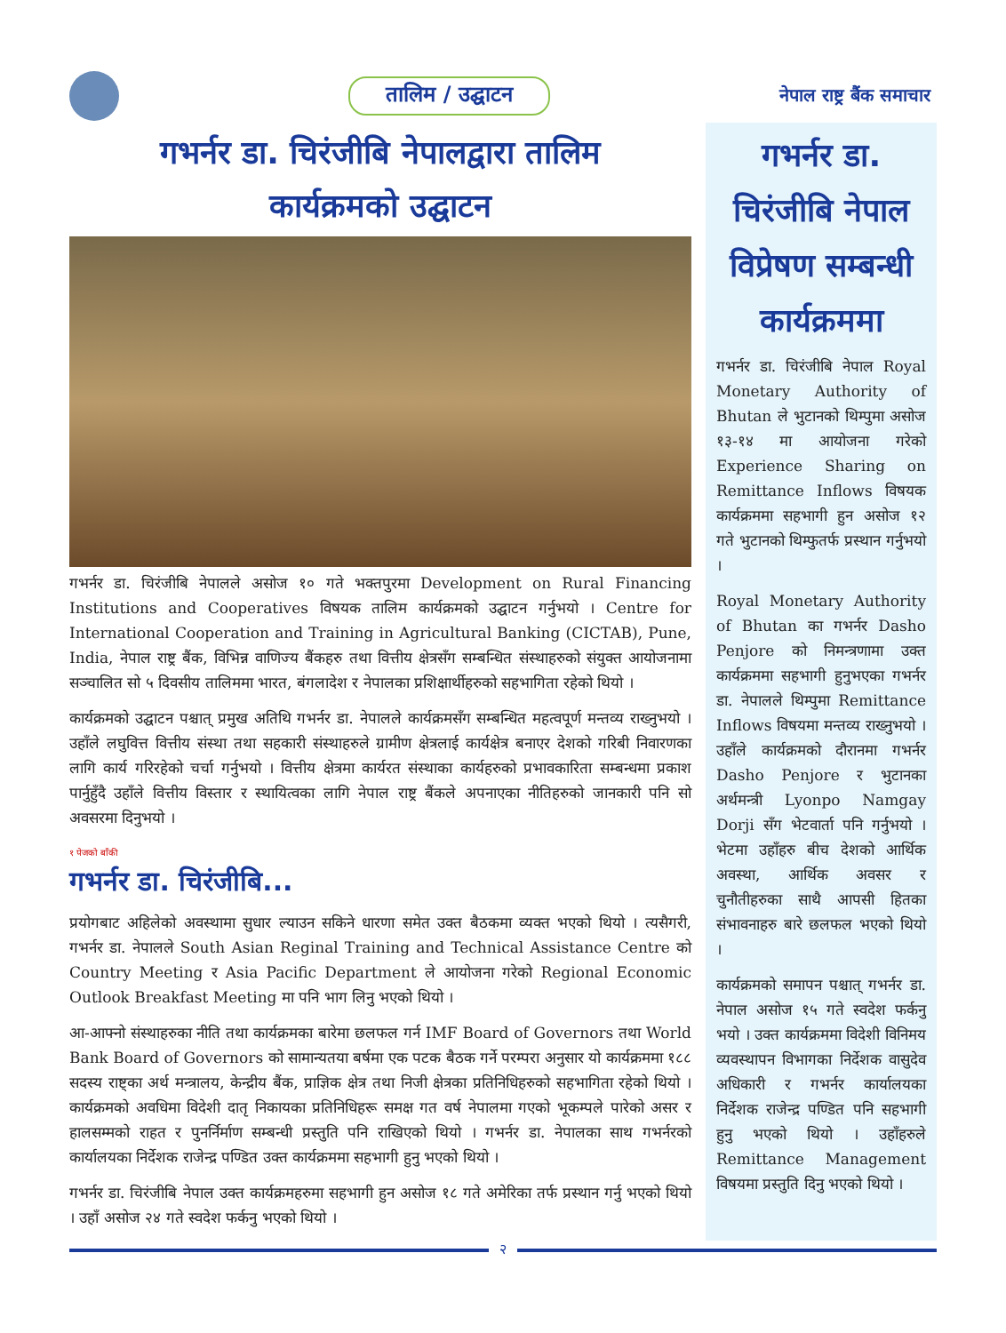तालिम / उद्घाटन
नेपाल राष्ट्र बैंक समाचार
गभर्नर डा. चिरंजीबि नेपालद्वारा तालिम
कार्यक्रमको उद्घाटन
गभर्नर डा. चिरंजीबि नेपालले असोज १० गते भक्तपुरमा Development on Rural Financing Institutions and Cooperatives विषयक तालिम कार्यक्रमको उद्घाटन गर्नुभयो । Centre for International Cooperation and Training in Agricultural Banking (CICTAB), Pune, India, नेपाल राष्ट्र बैंक, विभिन्न वाणिज्य बैंकहरु तथा वित्तीय क्षेत्रसँग सम्बन्धित संस्थाहरुको संयुक्त आयोजनामा सञ्चालित सो ५ दिवसीय तालिममा भारत, बंगलादेश र नेपालका प्रशिक्षार्थीहरुको सहभागिता रहेको थियो ।
कार्यक्रमको उद्घाटन पश्चात् प्रमुख अतिथि गभर्नर डा. नेपालले कार्यक्रमसँग सम्बन्धित महत्वपूर्ण मन्तव्य राख्नुभयो । उहाँले लघुवित्त वित्तीय संस्था तथा सहकारी संस्थाहरुले ग्रामीण क्षेत्रलाई कार्यक्षेत्र बनाएर देशको गरिबी निवारणका लागि कार्य गरिरहेको चर्चा गर्नुभयो । वित्तीय क्षेत्रमा कार्यरत संस्थाका कार्यहरुको प्रभावकारिता सम्बन्धमा प्रकाश पार्नुहुँदै उहाँले वित्तीय विस्तार र स्थायित्वका लागि नेपाल राष्ट्र बैंकले अपनाएका नीतिहरुको जानकारी पनि सो अवसरमा दिनुभयो ।
१ पेजको बाँकी
गभर्नर डा. चिरंजीबि...
प्रयोगबाट अहिलेको अवस्थामा सुधार ल्याउन सकिने धारणा समेत उक्त बैठकमा व्यक्त भएको थियो । त्यसैगरी, गभर्नर डा. नेपालले South Asian Reginal Training and Technical Assistance Centre को Country Meeting र Asia Pacific Department ले आयोजना गरेको Regional Economic Outlook Breakfast Meeting मा पनि भाग लिनु भएको थियो ।
आ-आफ्नो संस्थाहरुका नीति तथा कार्यक्रमका बारेमा छलफल गर्न IMF Board of Governors तथा World Bank Board of Governors को सामान्यतया बर्षमा एक पटक बैठक गर्ने परम्परा अनुसार यो कार्यक्रममा १८८ सदस्य राष्ट्का अर्थ मन्त्रालय, केन्द्रीय बैंक, प्राज्ञिक क्षेत्र तथा निजी क्षेत्रका प्रतिनिधिहरुको सहभागिता रहेको थियो । कार्यक्रमको अवधिमा विदेशी दातृ निकायका प्रतिनिधिहरू समक्ष गत वर्ष नेपालमा गएको भूकम्पले पारेको असर र हालसम्मको राहत र पुनर्निर्माण सम्बन्धी प्रस्तुति पनि राखिएको थियो । गभर्नर डा. नेपालका साथ गभर्नरको कार्यालयका निर्देशक राजेन्द्र पण्डित उक्त कार्यक्रममा सहभागी हुनु भएको थियो ।
गभर्नर डा. चिरंजीबि नेपाल उक्त कार्यक्रमहरुमा सहभागी हुन असोज १८ गते अमेरिका तर्फ प्रस्थान गर्नु भएको थियो । उहाँ असोज २४ गते स्वदेश फर्कनु भएको थियो ।
गभर्नर डा. चिरंजीबि नेपाल विप्रेषण सम्बन्धी कार्यक्रममा
गभर्नर डा. चिरंजीबि नेपाल Royal Monetary Authority of Bhutan ले भुटानको थिम्पुमा असोज १३-१४ मा आयोजना गरेको Experience Sharing on Remittance Inflows विषयक कार्यक्रममा सहभागी हुन असोज १२ गते भुटानको थिम्फुतर्फ प्रस्थान गर्नुभयो ।
Royal Monetary Authority of Bhutan का गभर्नर Dasho Penjore को निमन्त्रणामा उक्त कार्यक्रममा सहभागी हुनुभएका गभर्नर डा. नेपालले थिम्पुमा Remittance Inflows विषयमा मन्तव्य राख्नुभयो । उहाँले कार्यक्रमको दौरानमा गभर्नर Dasho Penjore र भुटानका अर्थमन्त्री Lyonpo Namgay Dorji सँग भेटवार्ता पनि गर्नुभयो । भेटमा उहाँहरु बीच देशको आर्थिक अवस्था, आर्थिक अवसर र चुनौतीहरुका साथै आपसी हितका संभावनाहरु बारे छलफल भएको थियो ।
कार्यक्रमको समापन पश्चात् गभर्नर डा. नेपाल असोज १५ गते स्वदेश फर्कनु भयो । उक्त कार्यक्रममा विदेशी विनिमय व्यवस्थापन विभागका निर्देशक वासुदेव अधिकारी र गभर्नर कार्यालयका निर्देशक राजेन्द्र पण्डित पनि सहभागी हुनु भएको थियो । उहाँहरुले Remittance Management विषयमा प्रस्तुति दिनु भएको थियो ।
२